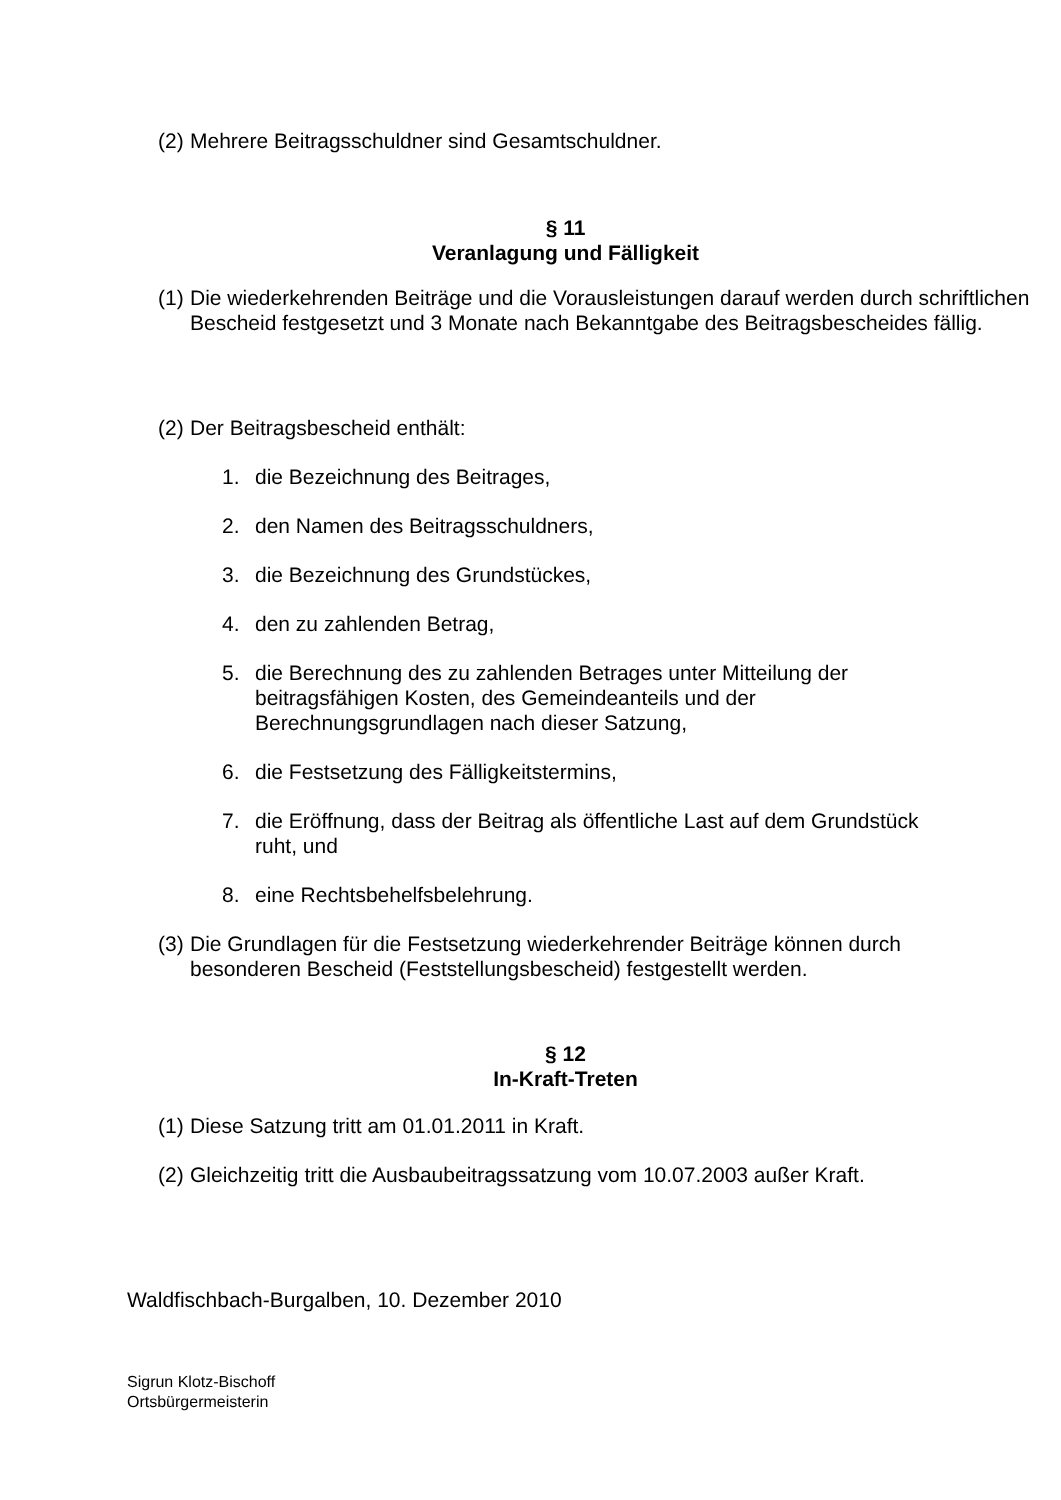(2) Mehrere Beitragsschuldner sind Gesamtschuldner.
§ 11
Veranlagung und Fälligkeit
(1) Die wiederkehrenden Beiträge und die Vorausleistungen darauf werden durch schriftlichen Bescheid festgesetzt und 3 Monate nach Bekanntgabe des Beitragsbescheides fällig.
(2) Der Beitragsbescheid enthält:
1. die Bezeichnung des Beitrages,
2. den Namen des Beitragsschuldners,
3. die Bezeichnung des Grundstückes,
4. den zu zahlenden Betrag,
5. die Berechnung des zu zahlenden Betrages unter Mitteilung der beitragsfähigen Kosten, des Gemeindeanteils und der Berechnungsgrundlagen nach dieser Satzung,
6. die Festsetzung des Fälligkeitstermins,
7. die Eröffnung, dass der Beitrag als öffentliche Last auf dem Grundstück ruht, und
8. eine Rechtsbehelfsbelehrung.
(3) Die Grundlagen für die Festsetzung wiederkehrender Beiträge können durch besonderen Bescheid (Feststellungsbescheid) festgestellt werden.
§ 12
In-Kraft-Treten
(1) Diese Satzung tritt am 01.01.2011 in Kraft.
(2) Gleichzeitig tritt die Ausbaubeitragssatzung vom 10.07.2003 außer Kraft.
Waldfischbach-Burgalben, 10. Dezember 2010
Sigrun Klotz-Bischoff
Ortsbürgermeisterin